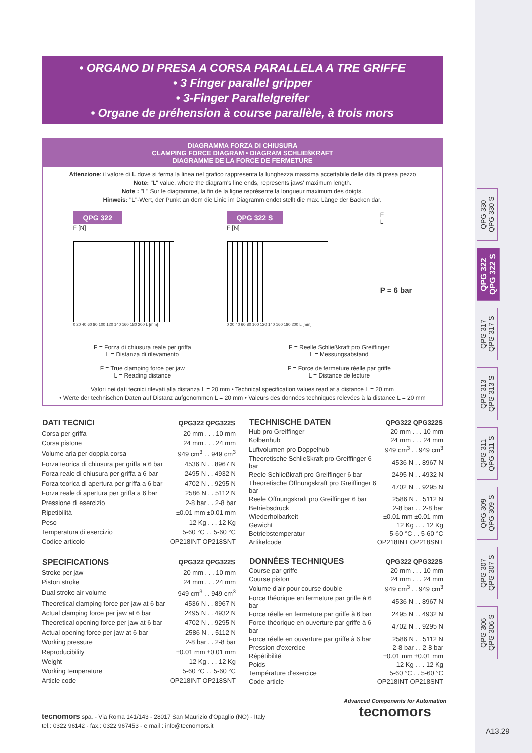• ORGANO DI PRESA A CORSA PARALLELA A TRE GRIFFE
• 3 Finger parallel gripper
• 3-Finger Parallelgreifer
• Organe de préhension à course parallèle, à trois mors
DIAGRAMMA FORZA DI CHIUSURA
CLAMPING FORCE DIAGRAM • DIAGRAM SCHLIEßKRAFT
DIAGRAMME DE LA FORCE DE FERMETURE
Attenzione: il valore di L dove si ferma la linea nel grafico rappresenta la lunghezza massima accettabile delle dita di presa pezzo
Note: "L" value, where the diagram's line ends, represents jaws' maximum length.
Note : "L" Sur le diagramme, la fin de la ligne représente la longueur maximum des doigts.
Hinweis: "L"-Wert, der Punkt an dem die Linie im Diagramm endet stellt die max. Länge der Backen dar.
QPG 322
F [N]
0 20 40 60 80 100 120 140 160 180 200 L [mm]
QPG 322 S
F [N]
0 20 40 60 80 100 120 140 160 180 200 L [mm]
F
L
P = 6 bar
F = Forza di chiusura reale per griffa
L = Distanza di rilevamento
F = True clamping force per jaw
L = Reading distance
F = Reelle Schließkraft pro Greiffinger
L = Messungsabstand
F = Force de fermeture réelle par griffe
L = Distance de lecture
Valori nei dati tecnici rilevati alla distanza L = 20 mm • Technical specification values read at a distance L = 20 mm
• Werte der technischen Daten auf Distanz aufgenommen L = 20 mm • Valeurs des données techniques relevées à la distance L = 20 mm
| DATI TECNICI | QPG322 QPG322S |
| --- | --- |
| Corsa per griffa | 20 mm . . . 10 mm |
| Corsa pistone | 24 mm . . . 24 mm |
| Volume aria per doppia corsa | 949 cm<sup>3</sup> . . 949 cm<sup>3</sup> |
| Forza teorica di chiusura per griffa a 6 bar | 4536 N . . 8967 N |
| Forza reale di chiusura per griffa a 6 bar | 2495 N . . 4932 N |
| Forza teorica di apertura per griffa a 6 bar | 4702 N . . 9295 N |
| Forza reale di apertura per griffa a 6 bar | 2586 N . . 5112 N |
| Pressione di esercizio | 2-8 bar . . 2-8 bar |
| Ripetibilità | ±0.01 mm ±0.01 mm |
| Peso | 12 Kg . . . 12 Kg |
| Temperatura di esercizio | 5-60 °C . . 5-60 °C |
| Codice articolo | OP218INT OP218SNT |
| TECHNISCHE DATEN | QPG322 QPG322S |
| --- | --- |
| Hub pro Greiffinger | 20 mm . . . 10 mm |
| Kolbenhub | 24 mm . . . 24 mm |
| Luftvolumen pro Doppelhub | 949 cm<sup>3</sup> . . 949 cm<sup>3</sup> |
| Theoretische Schließkraft pro Greiffinger 6 bar | 4536 N . . 8967 N |
| Reele Schließkraft pro Greiffinger 6 bar | 2495 N . . 4932 N |
| Theoretische Öffnungskraft pro Greiffinger 6 bar | 4702 N . . 9295 N |
| Reele Öffnungskraft pro Greiffinger 6 bar | 2586 N . . 5112 N |
| Betriebsdruck | 2-8 bar . . 2-8 bar |
| Wiederholbarkeit | ±0.01 mm ±0.01 mm |
| Gewicht | 12 Kg . . . 12 Kg |
| Betriebstemperatur | 5-60 °C . . 5-60 °C |
| Artikelcode | OP218INT OP218SNT |
| SPECIFICATIONS | QPG322 QPG322S |
| --- | --- |
| Stroke per jaw | 20 mm . . . 10 mm |
| Piston stroke | 24 mm . . . 24 mm |
| Dual stroke air volume | 949 cm<sup>3</sup> . . 949 cm<sup>3</sup> |
| Theoretical clamping force per jaw at 6 bar | 4536 N . . 8967 N |
| Actual clamping force per jaw at 6 bar | 2495 N . . 4932 N |
| Theoretical opening force per jaw at 6 bar | 4702 N . . 9295 N |
| Actual opening force per jaw at 6 bar | 2586 N . . 5112 N |
| Working pressure | 2-8 bar . . 2-8 bar |
| Reproducibility | ±0.01 mm ±0.01 mm |
| Weight | 12 Kg . . . 12 Kg |
| Working temperature | 5-60 °C . . 5-60 °C |
| Article code | OP218INT OP218SNT |
| DONNÉES TECHNIQUES | QPG322 QPG322S |
| --- | --- |
| Course par griffe | 20 mm . . . 10 mm |
| Course piston | 24 mm . . . 24 mm |
| Volume d'air pour course double | 949 cm<sup>3</sup> . . 949 cm<sup>3</sup> |
| Force théorique en fermeture par griffe à 6 bar | 4536 N . . 8967 N |
| Force réelle en fermeture par griffe à 6 bar | 2495 N . . 4932 N |
| Force théorique en ouverture par griffe à 6 bar | 4702 N . . 9295 N |
| Force réelle en ouverture par griffe à 6 bar | 2586 N . . 5112 N |
| Pression d'exercice | 2-8 bar . . 2-8 bar |
| Répétibilité | ±0.01 mm ±0.01 mm |
| Poids | 12 Kg . . . 12 Kg |
| Température d'exercice | 5-60 °C . . 5-60 °C |
| Code article | OP218INT OP218SNT |
QPG 330
QPG 330 S
QPG 322
QPG 322 S
QPG 317
QPG 317 S
QPG 313
QPG 313 S
QPG 311
QPG 311 S
QPG 309
QPG 309 S
QPG 307
QPG 307 S
QPG 306
QPG 306 S
tecnomors spa. - Via Roma 141/143 - 28017 San Maurizio d'Opaglio (NO) - Italy
tel.: 0322 96142 - fax.: 0322 967453 - e mail : info@tecnomors.it
Advanced Components for Automation
tecnomors
A13.29